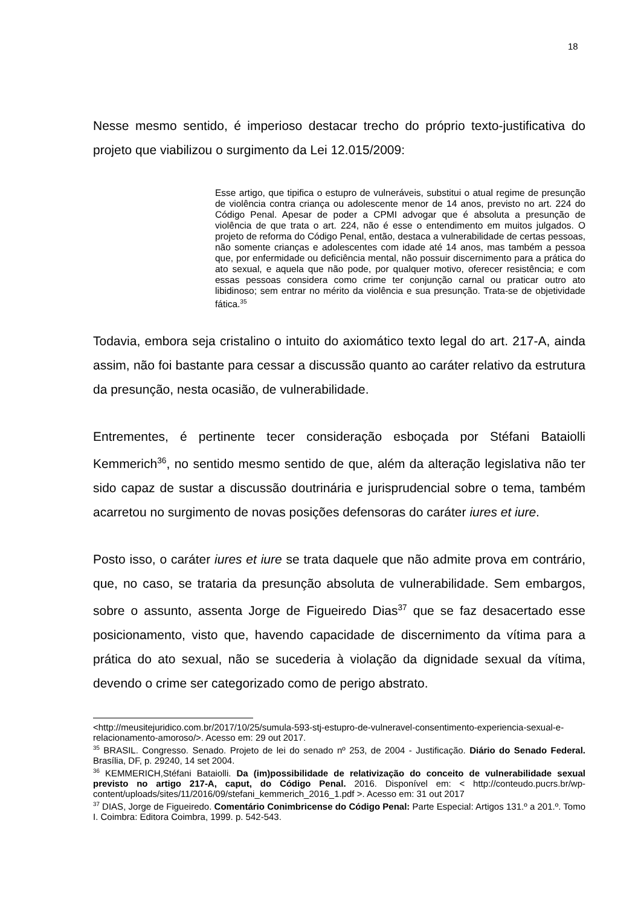18
Nesse mesmo sentido, é imperioso destacar trecho do próprio texto-justificativa do projeto que viabilizou o surgimento da Lei 12.015/2009:
Esse artigo, que tipifica o estupro de vulneráveis, substitui o atual regime de presunção de violência contra criança ou adolescente menor de 14 anos, previsto no art. 224 do Código Penal. Apesar de poder a CPMI advogar que é absoluta a presunção de violência de que trata o art. 224, não é esse o entendimento em muitos julgados. O projeto de reforma do Código Penal, então, destaca a vulnerabilidade de certas pessoas, não somente crianças e adolescentes com idade até 14 anos, mas também a pessoa que, por enfermidade ou deficiência mental, não possuir discernimento para a prática do ato sexual, e aquela que não pode, por qualquer motivo, oferecer resistência; e com essas pessoas considera como crime ter conjunção carnal ou praticar outro ato libidinoso; sem entrar no mérito da violência e sua presunção. Trata-se de objetividade fática.<sup>35</sup>
Todavia, embora seja cristalino o intuito do axiomático texto legal do art. 217-A, ainda assim, não foi bastante para cessar a discussão quanto ao caráter relativo da estrutura da presunção, nesta ocasião, de vulnerabilidade.
Entrementes, é pertinente tecer consideração esboçada por Stéfani Bataiolli Kemmerich<sup>36</sup>, no sentido mesmo sentido de que, além da alteração legislativa não ter sido capaz de sustar a discussão doutrinária e jurisprudencial sobre o tema, também acarretou no surgimento de novas posições defensoras do caráter iures et iure.
Posto isso, o caráter iures et iure se trata daquele que não admite prova em contrário, que, no caso, se trataria da presunção absoluta de vulnerabilidade. Sem embargos, sobre o assunto, assenta Jorge de Figueiredo Dias<sup>37</sup> que se faz desacertado esse posicionamento, visto que, havendo capacidade de discernimento da vítima para a prática do ato sexual, não se sucederia à violação da dignidade sexual da vítima, devendo o crime ser categorizado como de perigo abstrato.
<http://meusitejuridico.com.br/2017/10/25/sumula-593-stj-estupro-de-vulneravel-consentimento-experiencia-sexual-e-relacionamento-amoroso/>. Acesso em: 29 out 2017.
<sup>35</sup> BRASIL. Congresso. Senado. Projeto de lei do senado nº 253, de 2004 - Justificação. Diário do Senado Federal. Brasília, DF, p. 29240, 14 set 2004.
<sup>36</sup> KEMMERICH,Stéfani Bataiolli. Da (im)possibilidade de relativização do conceito de vulnerabilidade sexual previsto no artigo 217-A, caput, do Código Penal. 2016. Disponível em: < http://conteudo.pucrs.br/wp-content/uploads/sites/11/2016/09/stefani_kemmerich_2016_1.pdf >. Acesso em: 31 out 2017
<sup>37</sup> DIAS, Jorge de Figueiredo. Comentário Conimbricense do Código Penal: Parte Especial: Artigos 131.º a 201.º. Tomo I. Coimbra: Editora Coimbra, 1999. p. 542-543.